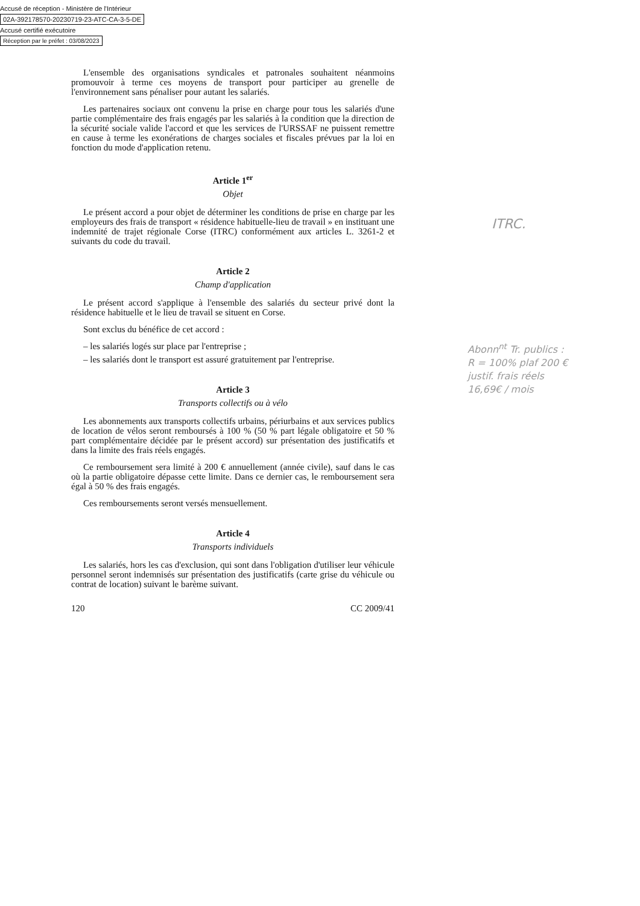Accusé de réception - Ministère de l'Intérieur
02A-392178570-20230719-23-ATC-CA-3-5-DE
Accusé certifié exécutoire
Réception par le préfet : 03/08/2023
L'ensemble des organisations syndicales et patronales souhaitent néanmoins promouvoir à terme ces moyens de transport pour participer au grenelle de l'environnement sans pénaliser pour autant les salariés.
Les partenaires sociaux ont convenu la prise en charge pour tous les salariés d'une partie complémentaire des frais engagés par les salariés à la condition que la direction de la sécurité sociale valide l'accord et que les services de l'URSSAF ne puissent remettre en cause à terme les exonérations de charges sociales et fiscales prévues par la loi en fonction du mode d'application retenu.
Article 1<sup>er</sup>
Objet
Le présent accord a pour objet de déterminer les conditions de prise en charge par les employeurs des frais de transport « résidence habituelle-lieu de travail » en instituant une indemnité de trajet régionale Corse (ITRC) conformément aux articles L. 3261-2 et suivants du code du travail.
Article 2
Champ d'application
Le présent accord s'applique à l'ensemble des salariés du secteur privé dont la résidence habituelle et le lieu de travail se situent en Corse.
Sont exclus du bénéfice de cet accord :
– les salariés logés sur place par l'entreprise ;
– les salariés dont le transport est assuré gratuitement par l'entreprise.
Article 3
Transports collectifs ou à vélo
Les abonnements aux transports collectifs urbains, périurbains et aux services publics de location de vélos seront remboursés à 100 % (50 % part légale obligatoire et 50 % part complémentaire décidée par le présent accord) sur présentation des justificatifs et dans la limite des frais réels engagés.
Ce remboursement sera limité à 200 € annuellement (année civile), sauf dans le cas où la partie obligatoire dépasse cette limite. Dans ce dernier cas, le remboursement sera égal à 50 % des frais engagés.
Ces remboursements seront versés mensuellement.
Article 4
Transports individuels
Les salariés, hors les cas d'exclusion, qui sont dans l'obligation d'utiliser leur véhicule personnel seront indemnisés sur présentation des justificatifs (carte grise du véhicule ou contrat de location) suivant le barème suivant.
120 CC 2009/41
ITRC.
Abonn<sup>nt</sup> Tr. publics :
R = 100% plaf 200 €
justif. frais réels
16,69€ / mois